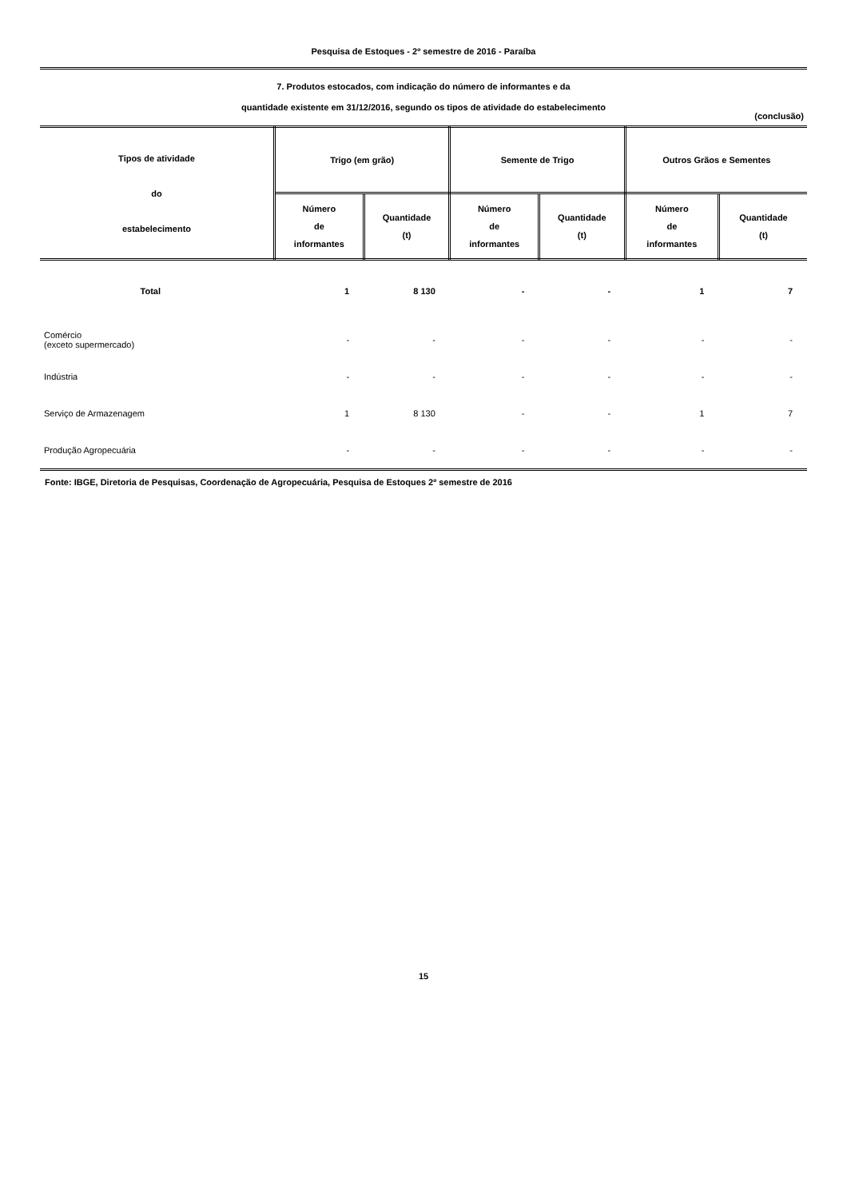Pesquisa de Estoques - 2º semestre de 2016 - Paraíba
7. Produtos estocados, com indicação do número de informantes e da
quantidade existente em 31/12/2016, segundo os tipos de atividade do estabelecimento
(conclusão)
| Tipos de atividade do estabelecimento | Trigo (em grão) | | Semente de Trigo | | Outros Grãos e Sementes | |
| --- | --- | --- | --- | --- | --- | --- |
| | Número de informantes | Quantidade (t) | Número de informantes | Quantidade (t) | Número de informantes | Quantidade (t) |
| Total | 1 | 8 130 | - | - | 1 | 7 |
| Comércio (exceto supermercado) | - | - | - | - | - | - |
| Indústria | - | - | - | - | - | - |
| Serviço de Armazenagem | 1 | 8 130 | - | - | 1 | 7 |
| Produção Agropecuária | - | - | - | - | - | - |
Fonte: IBGE, Diretoria de Pesquisas, Coordenação de Agropecuária, Pesquisa de Estoques 2º semestre de 2016
15